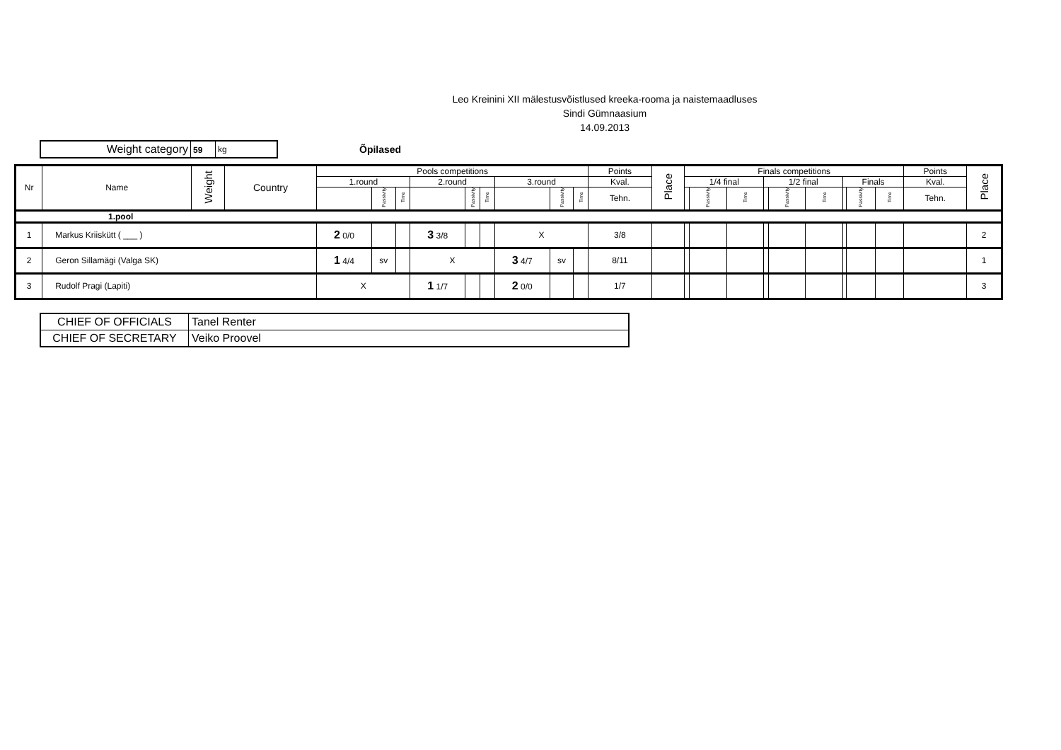Leo Kreinini XII mälestusvõistlused kreeka-rooma ja naistemaadluses
Sindi Gümnaasium
14.09.2013
| Weight category | 59 | kg |
Õpilased
| Nr | Name | Weight | Country | Pools competitions | | | | | | | | | Points | Place | Finals competitions | | | | | | | | | Points | Place |
| --- | --- | --- | --- | --- | --- | --- | --- | --- | --- | --- | --- | --- | --- | --- | --- | --- | --- | --- | --- | --- | --- | --- | --- | --- | --- |
| | | | | 1.round | | | 2.round | | | 3.round | | | Kval. | | 1/4 final | | | 1/2 final | | | Finals | | | Kval. | |
| | | | | | Passivity | Time | | Passivity | Time | | Passivity | Time | Tehn. | | | Passivity | Time | | Passivity | Time | | Passivity | Time | Tehn. | |
| 1.pool | | | | | | | | | | | | | | | | | | | | | | | | | |
| 1 | Markus Kriiskütt ( ___ ) | | | 2 0/0 | | | 3 3/8 | | | X | | | 3/8 | | | | | | | | | | | | 2 |
| 2 | Geron Sillamägi (Valga SK) | | | 1 4/4 | sv | | X | | | 3 4/7 | sv | | 8/11 | | | | | | | | | | | | 1 |
| 3 | Rudolf Pragi (Lapiti) | | | X | | | 1 1/7 | | | 2 0/0 | | | 1/7 | | | | | | | | | | | | 3 |
| CHIEF OF OFFICIALS | Tanel Renter |
| CHIEF OF SECRETARY | Veiko Proovel |